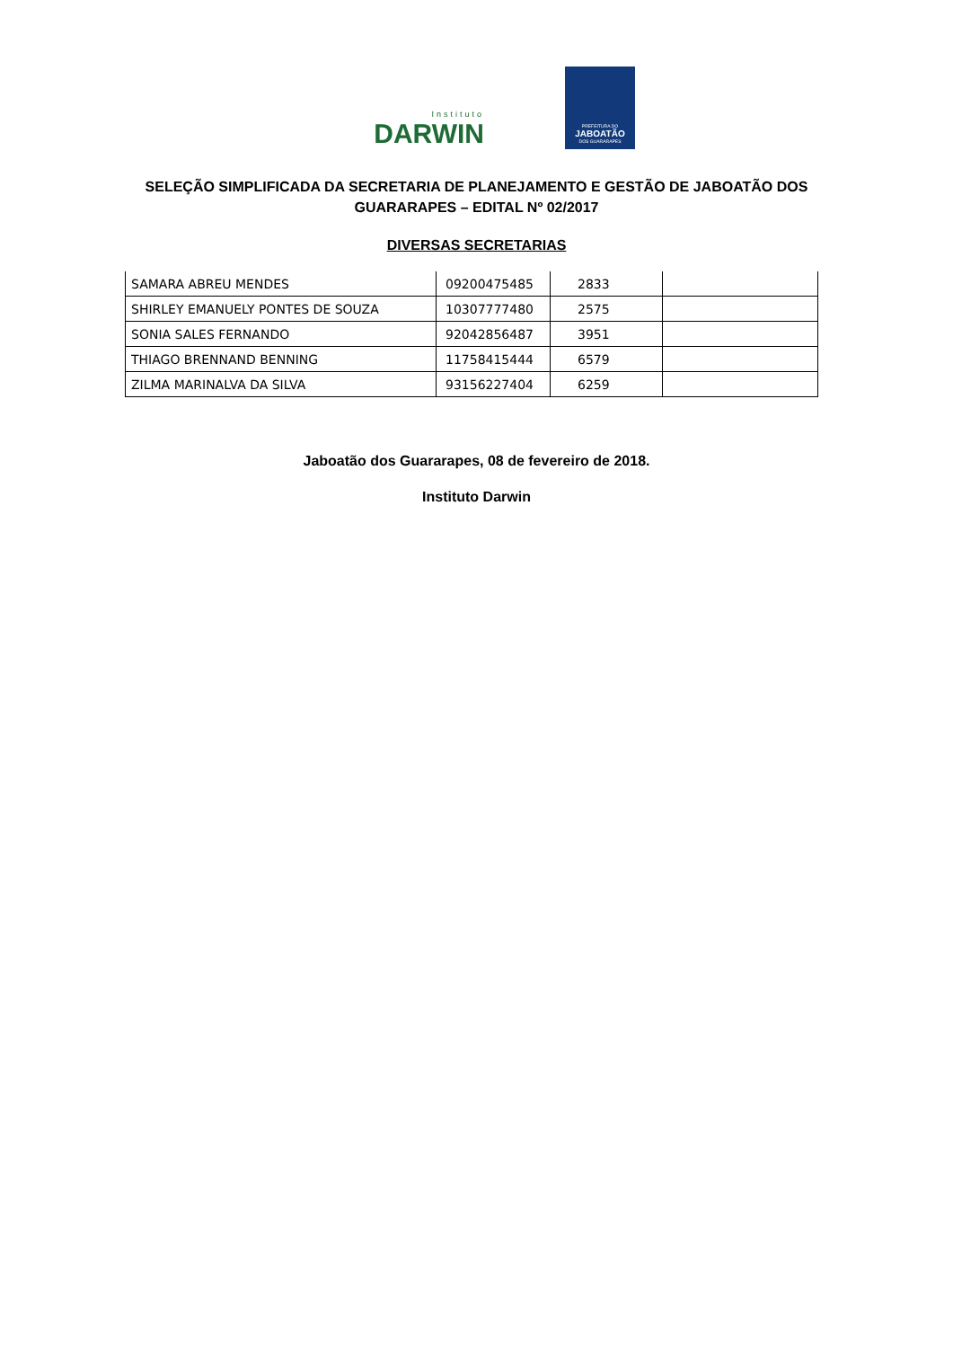Instituto
DARWIN
PREFEITURA DO
JABOATÃO
DOS GUARARAPES
SELEÇÃO SIMPLIFICADA DA SECRETARIA DE PLANEJAMENTO E GESTÃO DE JABOATÃO DOS GUARARAPES – EDITAL Nº 02/2017
DIVERSAS SECRETARIAS
| SAMARA ABREU MENDES | 09200475485 | 2833 | |
| SHIRLEY EMANUELY PONTES DE SOUZA | 10307777480 | 2575 | |
| SONIA SALES FERNANDO | 92042856487 | 3951 | |
| THIAGO BRENNAND BENNING | 11758415444 | 6579 | |
| ZILMA MARINALVA DA SILVA | 93156227404 | 6259 | |
Jaboatão dos Guararapes, 08 de fevereiro de 2018.
Instituto Darwin